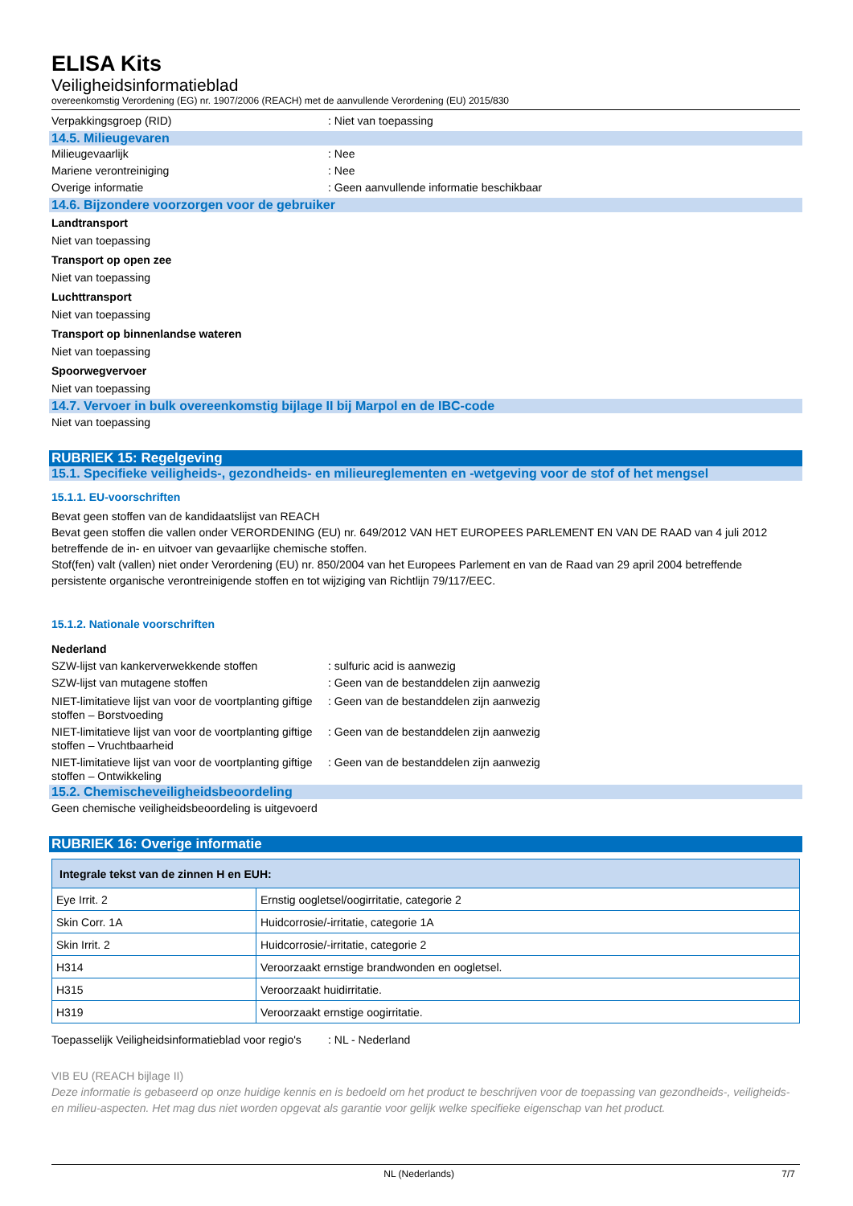ELISA Kits
Veiligheidsinformatieblad
overeenkomstig Verordening (EG) nr. 1907/2006 (REACH) met de aanvullende Verordening (EU) 2015/830
Verpakkingsgroep (RID): Niet van toepassing
14.5. Milieugevaren
Milieugevaarlijk: Nee
Mariene verontreiniging: Nee
Overige informatie: Geen aanvullende informatie beschikbaar
14.6. Bijzondere voorzorgen voor de gebruiker
Landtransport
Niet van toepassing
Transport op open zee
Niet van toepassing
Luchttransport
Niet van toepassing
Transport op binnenlandse wateren
Niet van toepassing
Spoorwegvervoer
Niet van toepassing
14.7. Vervoer in bulk overeenkomstig bijlage II bij Marpol en de IBC-code
Niet van toepassing
RUBRIEK 15: Regelgeving
15.1. Specifieke veiligheids-, gezondheids- en milieureglementen en -wetgeving voor de stof of het mengsel
15.1.1. EU-voorschriften
Bevat geen stoffen van de kandidaatslijst van REACH
Bevat geen stoffen die vallen onder VERORDENING (EU) nr. 649/2012 VAN HET EUROPEES PARLEMENT EN VAN DE RAAD van 4 juli 2012 betreffende de in- en uitvoer van gevaarlijke chemische stoffen.
Stof(fen) valt (vallen) niet onder Verordening (EU) nr. 850/2004 van het Europees Parlement en van de Raad van 29 april 2004 betreffende persistente organische verontreinigende stoffen en tot wijziging van Richtlijn 79/117/EEC.
15.1.2. Nationale voorschriften
Nederland
SZW-lijst van kankerverwekkende stoffen: sulfuric acid is aanwezig
SZW-lijst van mutagene stoffen: Geen van de bestanddelen zijn aanwezig
NIET-limitatieve lijst van voor de voortplanting giftige stoffen – Borstvoeding: Geen van de bestanddelen zijn aanwezig
NIET-limitatieve lijst van voor de voortplanting giftige stoffen – Vruchtbaarheid: Geen van de bestanddelen zijn aanwezig
NIET-limitatieve lijst van voor de voortplanting giftige stoffen – Ontwikkeling: Geen van de bestanddelen zijn aanwezig
15.2. Chemischeveiligheidsbeoordeling
Geen chemische veiligheidsbeoordeling is uitgevoerd
RUBRIEK 16: Overige informatie
| Integrale tekst van de zinnen H en EUH: | |
| --- | --- |
| Eye Irrit. 2 | Ernstig oogletsel/oogirritatie, categorie 2 |
| Skin Corr. 1A | Huidcorrosie/-irritatie, categorie 1A |
| Skin Irrit. 2 | Huidcorrosie/-irritatie, categorie 2 |
| H314 | Veroorzaakt ernstige brandwonden en oogletsel. |
| H315 | Veroorzaakt huidirritatie. |
| H319 | Veroorzaakt ernstige oogirritatie. |
Toepasselijk Veiligheidsinformatieblad voor regio's: NL - Nederland
VIB EU (REACH bijlage II)
Deze informatie is gebaseerd op onze huidige kennis en is bedoeld om het product te beschrijven voor de toepassing van gezondheids-, veiligheids-en milieu-aspecten. Het mag dus niet worden opgevat als garantie voor gelijk welke specifieke eigenschap van het product.
NL (Nederlands) 7/7